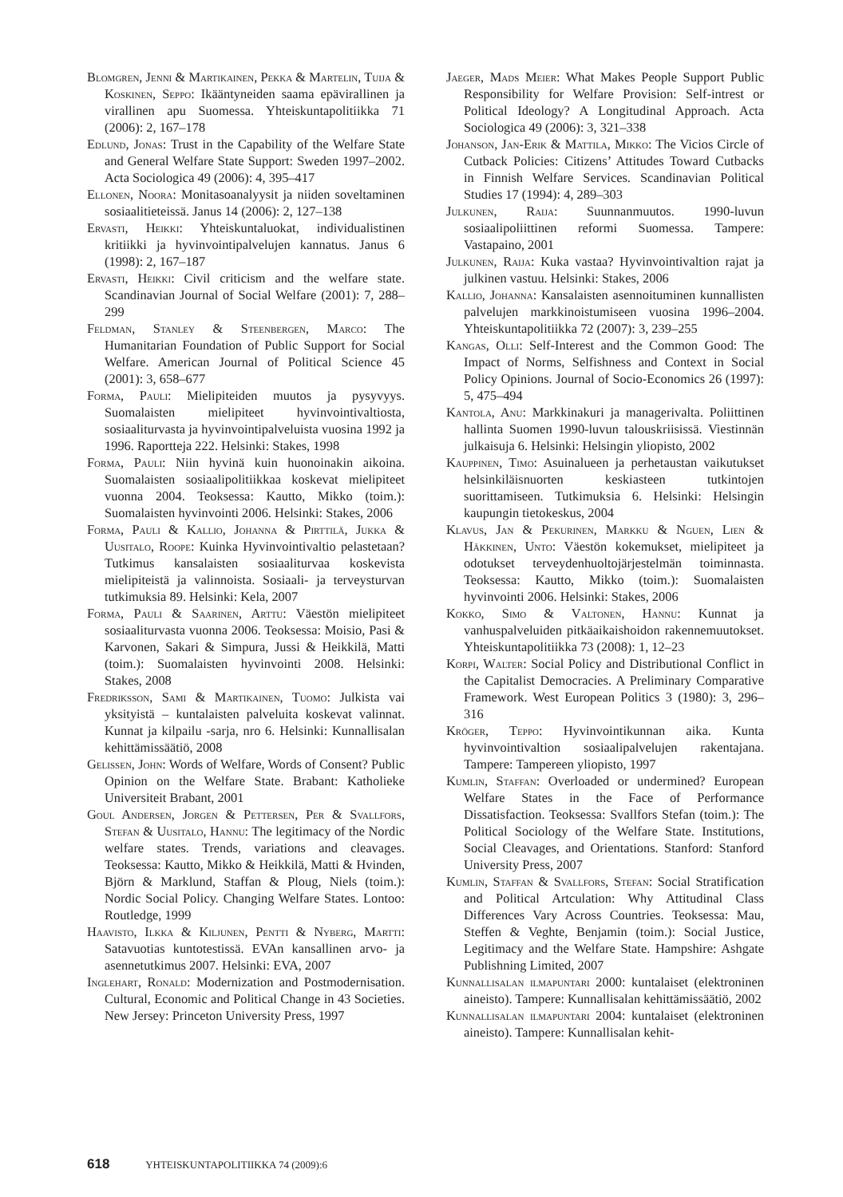Blomgren, Jenni & Martikainen, Pekka & Martelin, Tuija & Koskinen, Seppo: Ikääntyneiden saama epävirallinen ja virallinen apu Suomessa. Yhteiskuntapolitiikka 71 (2006): 2, 167–178
Edlund, Jonas: Trust in the Capability of the Welfare State and General Welfare State Support: Sweden 1997–2002. Acta Sociologica 49 (2006): 4, 395–417
Ellonen, Noora: Monitasoanalyysit ja niiden soveltaminen sosiaalitieteissä. Janus 14 (2006): 2, 127–138
Ervasti, Heikki: Yhteiskuntaluokat, individualistinen kritiikki ja hyvinvointipalvelujen kannatus. Janus 6 (1998): 2, 167–187
Ervasti, Heikki: Civil criticism and the welfare state. Scandinavian Journal of Social Welfare (2001): 7, 288–299
Feldman, Stanley & Steenbergen, Marco: The Humanitarian Foundation of Public Support for Social Welfare. American Journal of Political Science 45 (2001): 3, 658–677
Forma, Pauli: Mielipiteiden muutos ja pysyvyys. Suomalaisten mielipiteet hyvinvointivaltiosta, sosiaaliturvasta ja hyvinvointipalveluista vuosina 1992 ja 1996. Raportteja 222. Helsinki: Stakes, 1998
Forma, Pauli: Niin hyvinä kuin huonoinakin aikoina. Suomalaisten sosiaalipolitiikkaa koskevat mielipiteet vuonna 2004. Teoksessa: Kautto, Mikko (toim.): Suomalaisten hyvinvointi 2006. Helsinki: Stakes, 2006
Forma, Pauli & Kallio, Johanna & Pirttilä, Jukka & Uusitalo, Roope: Kuinka Hyvinvointivaltio pelastetaan? Tutkimus kansalaisten sosiaaliturvaa koskevista mielipiteistä ja valinnoista. Sosiaali- ja terveysturvan tutkimuksia 89. Helsinki: Kela, 2007
Forma, Pauli & Saarinen, Arttu: Väestön mielipiteet sosiaaliturvasta vuonna 2006. Teoksessa: Moisio, Pasi & Karvonen, Sakari & Simpura, Jussi & Heikkilä, Matti (toim.): Suomalaisten hyvinvointi 2008. Helsinki: Stakes, 2008
Fredriksson, Sami & Martikainen, Tuomo: Julkista vai yksityistä – kuntalaisten palveluita koskevat valinnat. Kunnat ja kilpailu -sarja, nro 6. Helsinki: Kunnallisalan kehittämissäätiö, 2008
Gelissen, John: Words of Welfare, Words of Consent? Public Opinion on the Welfare State. Brabant: Katholieke Universiteit Brabant, 2001
Goul Andersen, Jorgen & Pettersen, Per & Svallfors, Stefan & Uusitalo, Hannu: The legitimacy of the Nordic welfare states. Trends, variations and cleavages. Teoksessa: Kautto, Mikko & Heikkilä, Matti & Hvinden, Björn & Marklund, Staffan & Ploug, Niels (toim.): Nordic Social Policy. Changing Welfare States. Lontoo: Routledge, 1999
Haavisto, Ilkka & Kiljunen, Pentti & Nyberg, Martti: Satavuotias kuntotestissä. EVAn kansallinen arvo- ja asennetutkimus 2007. Helsinki: EVA, 2007
Inglehart, Ronald: Modernization and Postmodernisation. Cultural, Economic and Political Change in 43 Societies. New Jersey: Princeton University Press, 1997
Jaeger, Mads Meier: What Makes People Support Public Responsibility for Welfare Provision: Self-intrest or Political Ideology? A Longitudinal Approach. Acta Sociologica 49 (2006): 3, 321–338
Johanson, Jan-Erik & Mattila, Mikko: The Vicios Circle of Cutback Policies: Citizens’ Attitudes Toward Cutbacks in Finnish Welfare Services. Scandinavian Political Studies 17 (1994): 4, 289–303
Julkunen, Raija: Suunnanmuutos. 1990-luvun sosiaalipoliittinen reformi Suomessa. Tampere: Vastapaino, 2001
Julkunen, Raija: Kuka vastaa? Hyvinvointivaltion rajat ja julkinen vastuu. Helsinki: Stakes, 2006
Kallio, Johanna: Kansalaisten asennoituminen kunnallisten palvelujen markkinoistumiseen vuosina 1996–2004. Yhteiskuntapolitiikka 72 (2007): 3, 239–255
Kangas, Olli: Self-Interest and the Common Good: The Impact of Norms, Selfishness and Context in Social Policy Opinions. Journal of Socio-Economics 26 (1997): 5, 475–494
Kantola, Anu: Markkinakuri ja managerivalta. Poliittinen hallinta Suomen 1990-luvun talouskriisissä. Viestinnän julkaisuja 6. Helsinki: Helsingin yliopisto, 2002
Kauppinen, Timo: Asuinalueen ja perhetaustan vaikutukset helsinkiläisnuorten keskiasteen tutkintojen suorittamiseen. Tutkimuksia 6. Helsinki: Helsingin kaupungin tietokeskus, 2004
Klavus, Jan & Pekurinen, Markku & Nguen, Lien & Häkkinen, Unto: Väestön kokemukset, mielipiteet ja odotukset terveydenhuoltojärjestelmän toiminnasta. Teoksessa: Kautto, Mikko (toim.): Suomalaisten hyvinvointi 2006. Helsinki: Stakes, 2006
Kokko, Simo & Valtonen, Hannu: Kunnat ja vanhuspalveluiden pitkäaikaishoidon rakennemuutokset. Yhteiskuntapolitiikka 73 (2008): 1, 12–23
Korpi, Walter: Social Policy and Distributional Conflict in the Capitalist Democracies. A Preliminary Comparative Framework. West European Politics 3 (1980): 3, 296–316
Kröger, Teppo: Hyvinvointikunnan aika. Kunta hyvinvointivaltion sosiaalipalvelujen rakentajana. Tampere: Tampereen yliopisto, 1997
Kumlin, Staffan: Overloaded or undermined? European Welfare States in the Face of Performance Dissatisfaction. Teoksessa: Svallfors Stefan (toim.): The Political Sociology of the Welfare State. Institutions, Social Cleavages, and Orientations. Stanford: Stanford University Press, 2007
Kumlin, Staffan & Svallfors, Stefan: Social Stratification and Political Artculation: Why Attitudinal Class Differences Vary Across Countries. Teoksessa: Mau, Steffen & Veghte, Benjamin (toim.): Social Justice, Legitimacy and the Welfare State. Hampshire: Ashgate Publishning Limited, 2007
Kunnallisalan ilmapuntari 2000: kuntalaiset (elektroninen aineisto). Tampere: Kunnallisalan kehittämissäätiö, 2002
Kunnallisalan ilmapuntari 2004: kuntalaiset (elektroninen aineisto). Tampere: Kunnallisalan kehit-
618 YHTEISKUNTAPOLITIIKKA 74 (2009):6